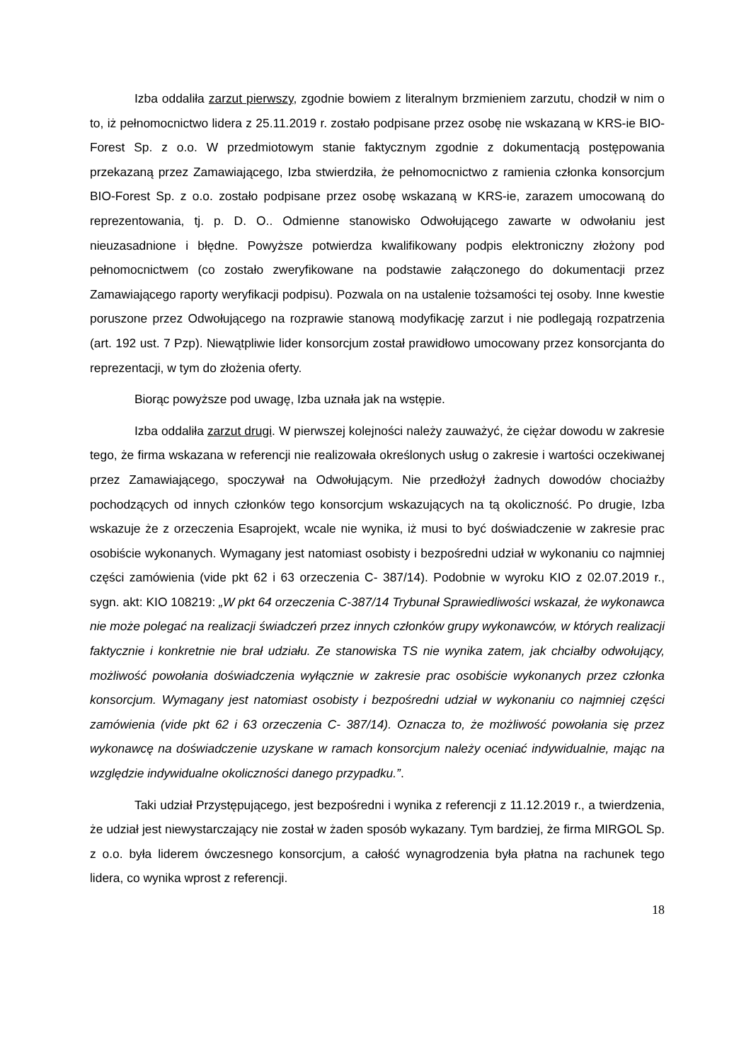Izba oddaliła zarzut pierwszy, zgodnie bowiem z literalnym brzmieniem zarzutu, chodził w nim o to, iż pełnomocnictwo lidera z 25.11.2019 r. zostało podpisane przez osobę nie wskazaną w KRS-ie BIO-Forest Sp. z o.o. W przedmiotowym stanie faktycznym zgodnie z dokumentacją postępowania przekazaną przez Zamawiającego, Izba stwierdziła, że pełnomocnictwo z ramienia członka konsorcjum BIO-Forest Sp. z o.o. zostało podpisane przez osobę wskazaną w KRS-ie, zarazem umocowaną do reprezentowania, tj. p. D. O.. Odmienne stanowisko Odwołującego zawarte w odwołaniu jest nieuzasadnione i błędne. Powyższe potwierdza kwalifikowany podpis elektroniczny złożony pod pełnomocnictwem (co zostało zweryfikowane na podstawie załączonego do dokumentacji przez Zamawiającego raporty weryfikacji podpisu). Pozwala on na ustalenie tożsamości tej osoby. Inne kwestie poruszone przez Odwołującego na rozprawie stanową modyfikację zarzut i nie podlegają rozpatrzenia (art. 192 ust. 7 Pzp). Niewątpliwie lider konsorcjum został prawidłowo umocowany przez konsorcjanta do reprezentacji, w tym do złożenia oferty.
Biorąc powyższe pod uwagę, Izba uznała jak na wstępie.
Izba oddaliła zarzut drugi. W pierwszej kolejności należy zauważyć, że ciężar dowodu w zakresie tego, że firma wskazana w referencji nie realizowała określonych usług o zakresie i wartości oczekiwanej przez Zamawiającego, spoczywał na Odwołującym. Nie przedłożył żadnych dowodów chociażby pochodzących od innych członków tego konsorcjum wskazujących na tą okoliczność. Po drugie, Izba wskazuje że z orzeczenia Esaprojekt, wcale nie wynika, iż musi to być doświadczenie w zakresie prac osobiście wykonanych. Wymagany jest natomiast osobisty i bezpośredni udział w wykonaniu co najmniej części zamówienia (vide pkt 62 i 63 orzeczenia C- 387/14). Podobnie w wyroku KIO z 02.07.2019 r., sygn. akt: KIO 108219: „W pkt 64 orzeczenia C-387/14 Trybunał Sprawiedliwości wskazał, że wykonawca nie może polegać na realizacji świadczeń przez innych członków grupy wykonawców, w których realizacji faktycznie i konkretnie nie brał udziału. Ze stanowiska TS nie wynika zatem, jak chciałby odwołujący, możliwość powołania doświadczenia wyłącznie w zakresie prac osobiście wykonanych przez członka konsorcjum. Wymagany jest natomiast osobisty i bezpośredni udział w wykonaniu co najmniej części zamówienia (vide pkt 62 i 63 orzeczenia C- 387/14). Oznacza to, że możliwość powołania się przez wykonawcę na doświadczenie uzyskane w ramach konsorcjum należy oceniać indywidualnie, mając na względzie indywidualne okoliczności danego przypadku.”.
Taki udział Przystępującego, jest bezpośredni i wynika z referencji z 11.12.2019 r., a twierdzenia, że udział jest niewystarczający nie został w żaden sposób wykazany. Tym bardziej, że firma MIRGOL Sp. z o.o. była liderem ówczesnego konsorcjum, a całość wynagrodzenia była płatna na rachunek tego lidera, co wynika wprost z referencji.
18